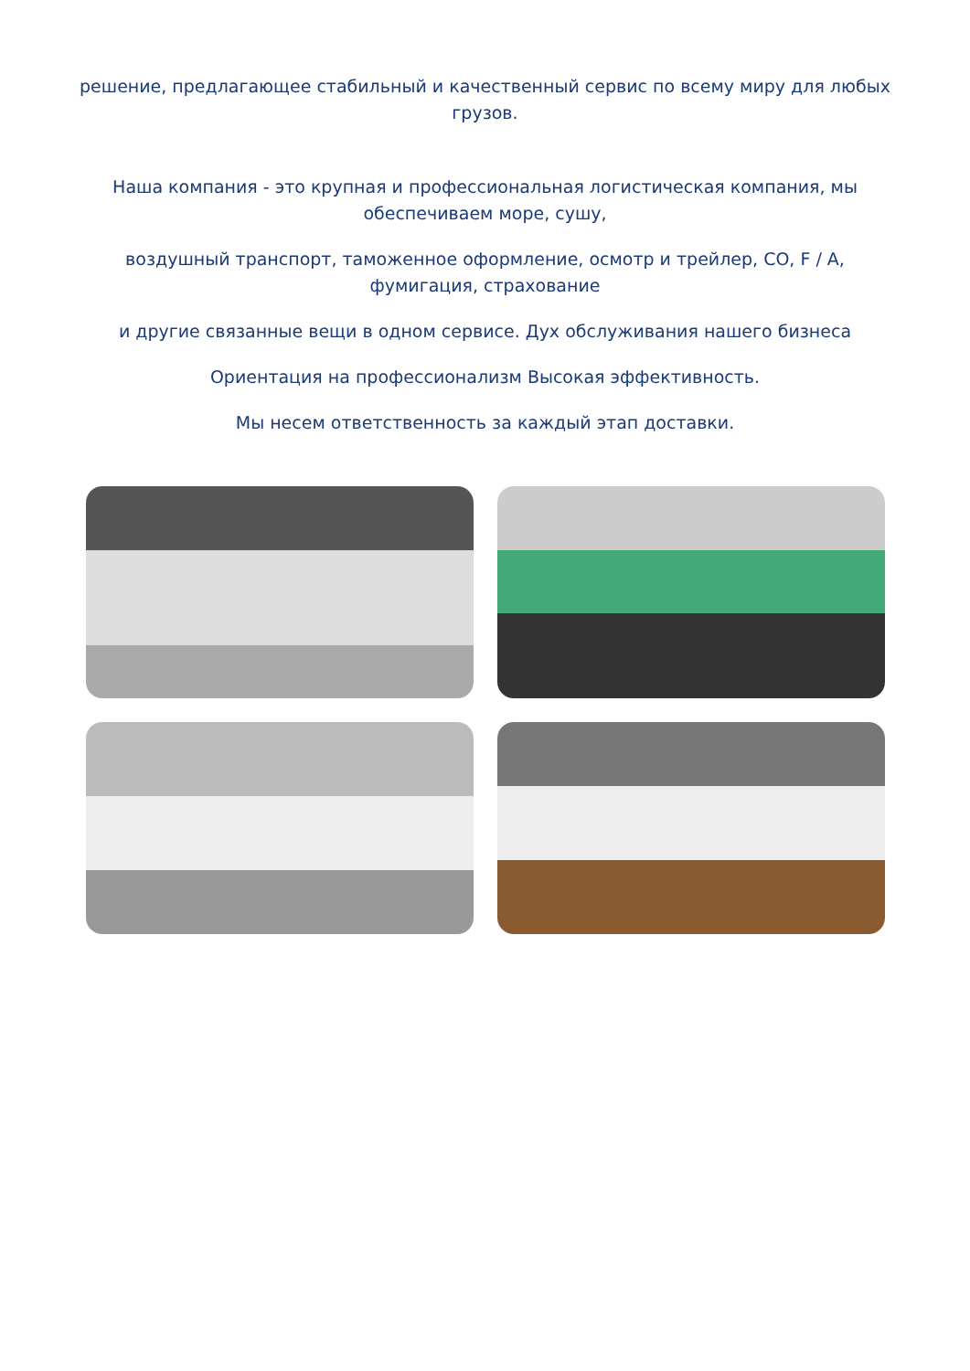решение, предлагающее стабильный и качественный сервис по всему миру для любых грузов.
Наша компания - это крупная и профессиональная логистическая компания, мы обеспечиваем море, сушу,
воздушный транспорт, таможенное оформление, осмотр и трейлер, CO, F / A, фумигация, страхование
и другие связанные вещи в одном сервисе. Дух обслуживания нашего бизнеса
Ориентация на профессионализм Высокая эффективность.
Мы несем ответственность за каждый этап доставки.